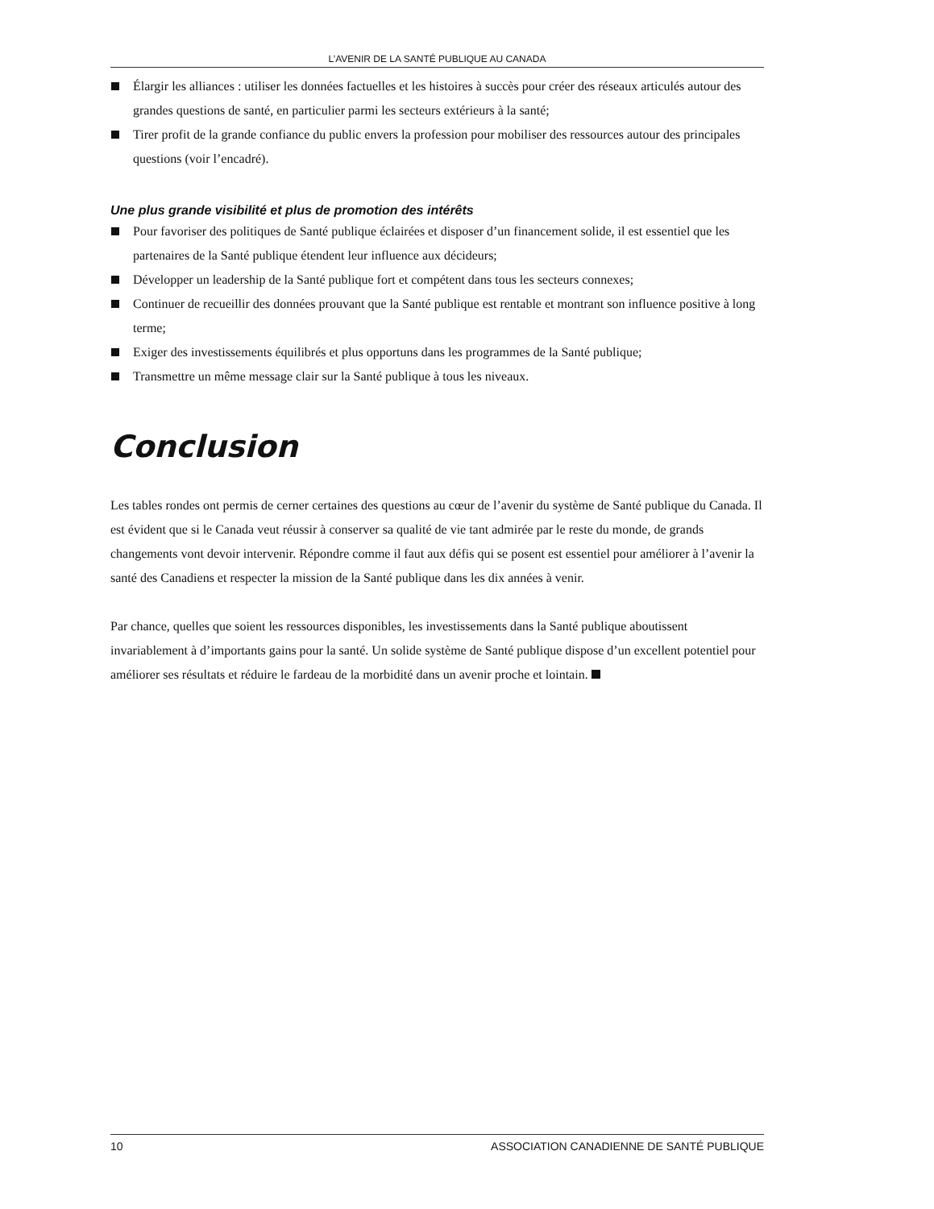L’AVENIR DE LA SANTÉ PUBLIQUE AU CANADA
Élargir les alliances : utiliser les données factuelles et les histoires à succès pour créer des réseaux articulés autour des grandes questions de santé, en particulier parmi les secteurs extérieurs à la santé;
Tirer profit de la grande confiance du public envers la profession pour mobiliser des ressources autour des principales questions (voir l’encadré).
Une plus grande visibilité et plus de promotion des intérêts
Pour favoriser des politiques de Santé publique éclairées et disposer d’un financement solide, il est essentiel que les partenaires de la Santé publique étendent leur influence aux décideurs;
Développer un leadership de la Santé publique fort et compétent dans tous les secteurs connexes;
Continuer de recueillir des données prouvant que la Santé publique est rentable et montrant son influence positive à long terme;
Exiger des investissements équilibrés et plus opportuns dans les programmes de la Santé publique;
Transmettre un même message clair sur la Santé publique à tous les niveaux.
Conclusion
Les tables rondes ont permis de cerner certaines des questions au cœur de l’avenir du système de Santé publique du Canada. Il est évident que si le Canada veut réussir à conserver sa qualité de vie tant admirée par le reste du monde, de grands changements vont devoir intervenir. Répondre comme il faut aux défis qui se posent est essentiel pour améliorer à l’avenir la santé des Canadiens et respecter la mission de la Santé publique dans les dix années à venir.
Par chance, quelles que soient les ressources disponibles, les investissements dans la Santé publique aboutissent invariablement à d’importants gains pour la santé. Un solide système de Santé publique dispose d’un excellent potentiel pour améliorer ses résultats et réduire le fardeau de la morbidité dans un avenir proche et lointain.
10 ASSOCIATION CANADIENNE DE SANTÉ PUBLIQUE